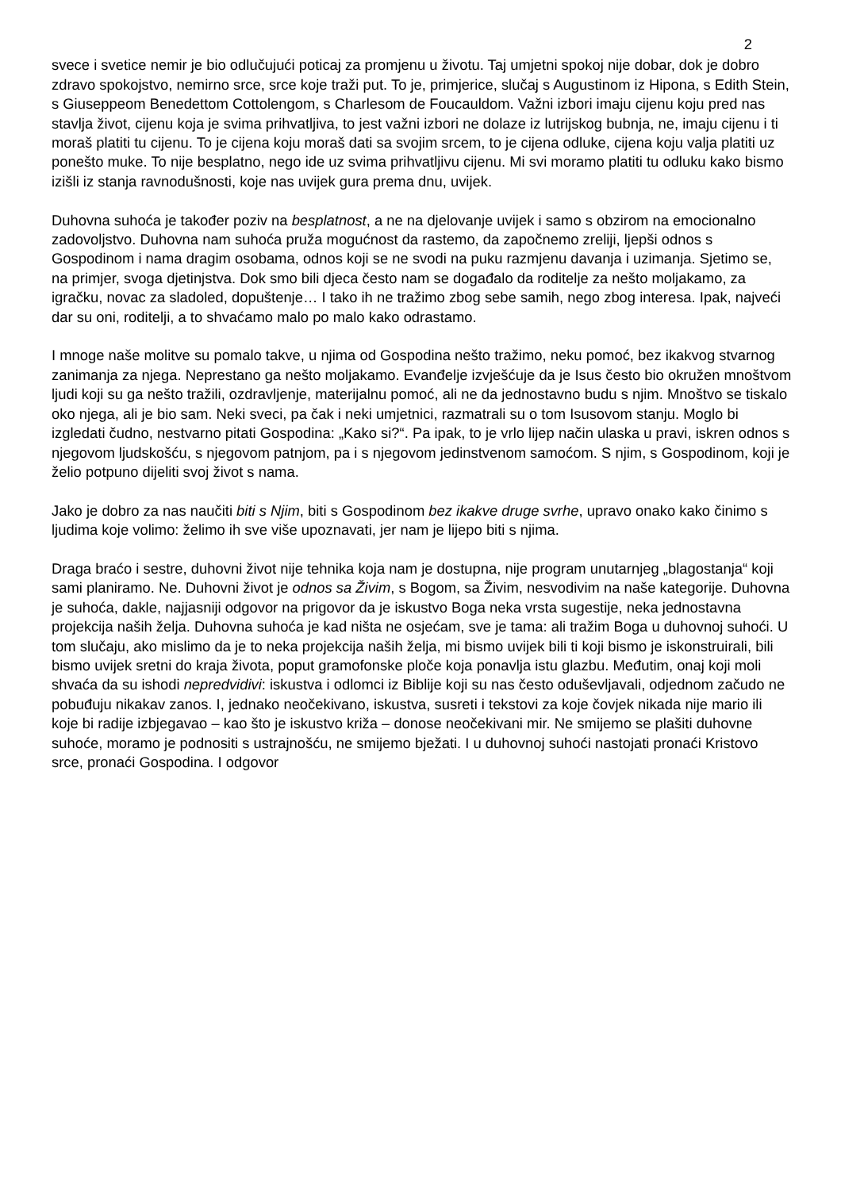2
svece i svetice nemir je bio odlučujući poticaj za promjenu u životu. Taj umjetni spokoj nije dobar, dok je dobro zdravo spokojstvo, nemirno srce, srce koje traži put. To je, primjerice, slučaj s Augustinom iz Hipona, s Edith Stein, s Giuseppeom Benedettom Cottolengom, s Charlesom de Foucauldom. Važni izbori imaju cijenu koju pred nas stavlja život, cijenu koja je svima prihvatljiva, to jest važni izbori ne dolaze iz lutrijskog bubnja, ne, imaju cijenu i ti moraš platiti tu cijenu. To je cijena koju moraš dati sa svojim srcem, to je cijena odluke, cijena koju valja platiti uz ponešto muke. To nije besplatno, nego ide uz svima prihvatljivu cijenu. Mi svi moramo platiti tu odluku kako bismo izišli iz stanja ravnodušnosti, koje nas uvijek gura prema dnu, uvijek.
Duhovna suhoća je također poziv na besplatnost, a ne na djelovanje uvijek i samo s obzirom na emocionalno zadovoljstvo. Duhovna nam suhoća pruža mogućnost da rastemo, da započnemo zreliji, ljepši odnos s Gospodinom i nama dragim osobama, odnos koji se ne svodi na puku razmjenu davanja i uzimanja. Sjetimo se, na primjer, svoga djetinjstva. Dok smo bili djeca često nam se događalo da roditelje za nešto moljakamo, za igračku, novac za sladoled, dopuštenje… I tako ih ne tražimo zbog sebe samih, nego zbog interesa. Ipak, najveći dar su oni, roditelji, a to shvaćamo malo po malo kako odrastamo.
I mnoge naše molitve su pomalo takve, u njima od Gospodina nešto tražimo, neku pomoć, bez ikakvog stvarnog zanimanja za njega. Neprestano ga nešto moljakamo. Evanđelje izvješćuje da je Isus često bio okružen mnoštvom ljudi koji su ga nešto tražili, ozdravljenje, materijalnu pomoć, ali ne da jednostavno budu s njim. Mnoštvo se tiskalo oko njega, ali je bio sam. Neki sveci, pa čak i neki umjetnici, razmatrali su o tom Isusovom stanju. Moglo bi izgledati čudno, nestvarno pitati Gospodina: „Kako si?“. Pa ipak, to je vrlo lijep način ulaska u pravi, iskren odnos s njegovom ljudskošću, s njegovom patnjom, pa i s njegovom jedinstvenom samoćom. S njim, s Gospodinom, koji je želio potpuno dijeliti svoj život s nama.
Jako je dobro za nas naučiti biti s Njim, biti s Gospodinom bez ikakve druge svrhe, upravo onako kako činimo s ljudima koje volimo: želimo ih sve više upoznavati, jer nam je lijepo biti s njima.
Draga braćo i sestre, duhovni život nije tehnika koja nam je dostupna, nije program unutarnjeg „blagostanja“ koji sami planiramo. Ne. Duhovni život je odnos sa Živim, s Bogom, sa Živim, nesvodivim na naše kategorije. Duhovna je suhoća, dakle, najjasniji odgovor na prigovor da je iskustvo Boga neka vrsta sugestije, neka jednostavna projekcija naših želja. Duhovna suhoća je kad ništa ne osjećam, sve je tama: ali tražim Boga u duhovnoj suhoći. U tom slučaju, ako mislimo da je to neka projekcija naših želja, mi bismo uvijek bili ti koji bismo je iskonstruirali, bili bismo uvijek sretni do kraja života, poput gramofonske ploče koja ponavlja istu glazbu. Međutim, onaj koji moli shvaća da su ishodi nepredvidivi: iskustva i odlomci iz Biblije koji su nas često oduševljavali, odjednom začudo ne pobuđuju nikakav zanos. I, jednako neočekivano, iskustva, susreti i tekstovi za koje čovjek nikada nije mario ili koje bi radije izbjegavao – kao što je iskustvo križa – donose neočekivani mir. Ne smijemo se plašiti duhovne suhoće, moramo je podnositi s ustrajnošću, ne smijemo bježati. I u duhovnoj suhoći nastojati pronaći Kristovo srce, pronaći Gospodina. I odgovor